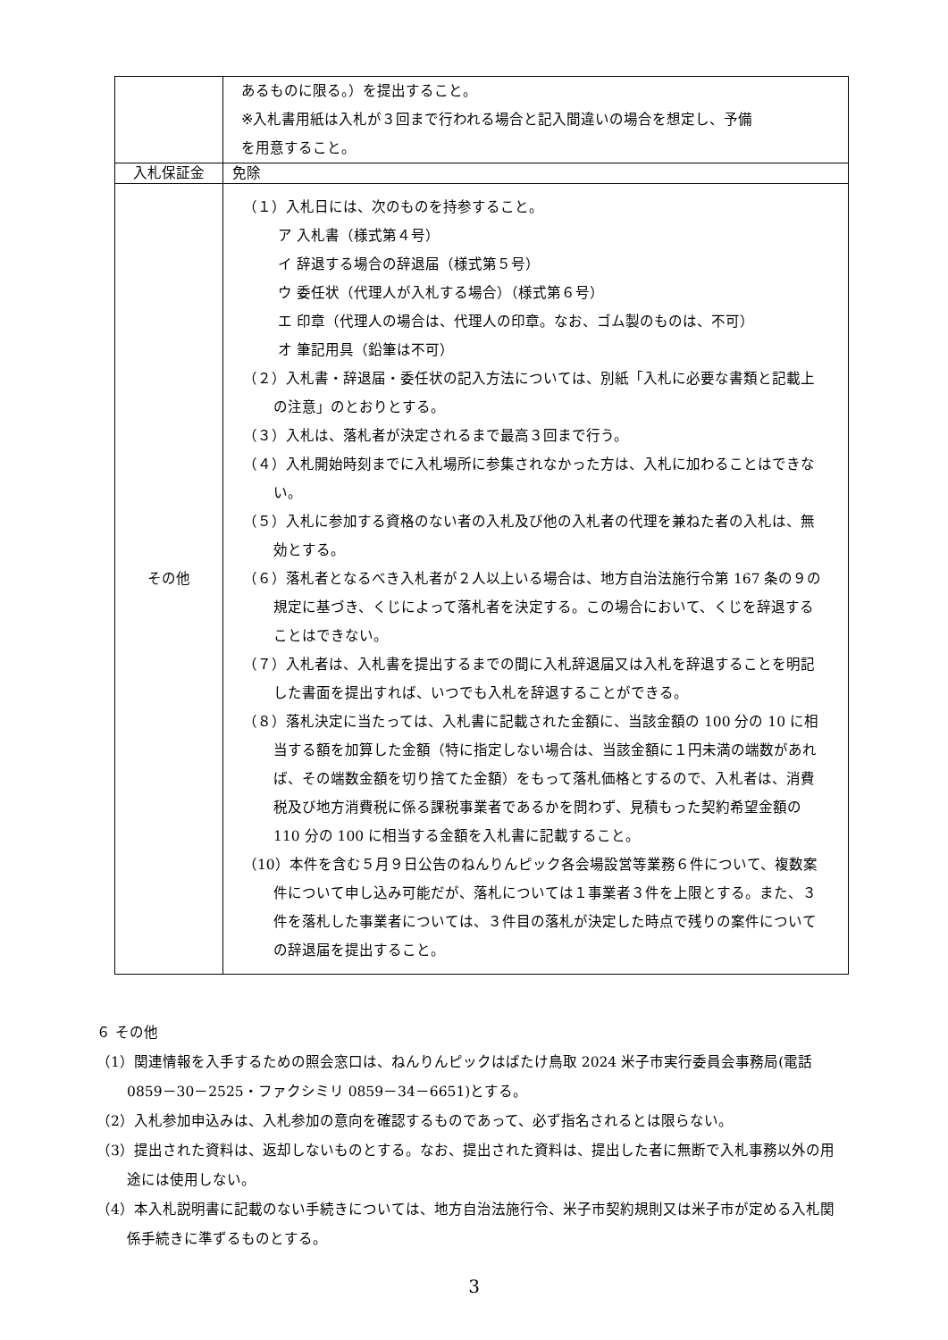| | あるものに限る。）を提出すること。 ※入札書用紙は入札が３回まで行われる場合と記入間違いの場合を想定し、予備 を用意すること。 |
| 入札保証金 | 免除 |
| その他 | （１）入札日には、次のものを持参すること。 ア 入札書（様式第４号） イ 辞退する場合の辞退届（様式第５号） ウ 委任状（代理人が入札する場合）（様式第６号） エ 印章（代理人の場合は、代理人の印章。なお、ゴム製のものは、不可） オ 筆記用具（鉛筆は不可） （２）入札書・辞退届・委任状の記入方法については、別紙「入札に必要な書類と記載上の注意」のとおりとする。 （３）入札は、落札者が決定されるまで最高３回まで行う。 （４）入札開始時刻までに入札場所に参集されなかった方は、入札に加わることはできない。 （５）入札に参加する資格のない者の入札及び他の入札者の代理を兼ねた者の入札は、無効とする。 （６）落札者となるべき入札者が２人以上いる場合は、地方自治法施行令第 167 条の９の規定に基づき、くじによって落札者を決定する。この場合において、くじを辞退することはできない。 （７）入札者は、入札書を提出するまでの間に入札辞退届又は入札を辞退することを明記した書面を提出すれば、いつでも入札を辞退することができる。 （８）落札決定に当たっては、入札書に記載された金額に、当該金額の 100 分の 10 に相当する額を加算した金額（特に指定しない場合は、当該金額に１円未満の端数があれば、その端数金額を切り捨てた金額）をもって落札価格とするので、入札者は、消費税及び地方消費税に係る課税事業者であるかを問わず、見積もった契約希望金額の 110 分の 100 に相当する金額を入札書に記載すること。 （10）本件を含む５月９日公告のねんりんピック各会場設営等業務６件について、複数案件について申し込み可能だが、落札については１事業者３件を上限とする。また、３件を落札した事業者については、３件目の落札が決定した時点で残りの案件についての辞退届を提出すること。 |
６ その他
（1）関連情報を入手するための照会窓口は、ねんりんピックはばたけ鳥取 2024 米子市実行委員会事務局(電話 0859－30－2525・ファクシミリ 0859－34－6651)とする。
（2）入札参加申込みは、入札参加の意向を確認するものであって、必ず指名されるとは限らない。
（3）提出された資料は、返却しないものとする。なお、提出された資料は、提出した者に無断で入札事務以外の用途には使用しない。
（4）本入札説明書に記載のない手続きについては、地方自治法施行令、米子市契約規則又は米子市が定める入札関係手続きに準ずるものとする。
3